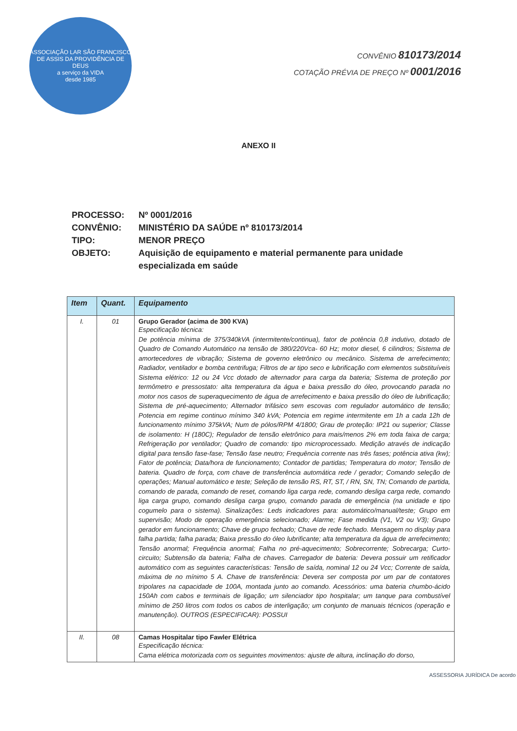ASSOCIAÇÃO LAR SÃO FRANCISCO DE ASSIS DA PROVIDÊNCIA DE DEUS
a serviço da VIDA
desde 1985
CONVÊNIO 810173/2014
COTAÇÃO PRÉVIA DE PREÇO Nº 0001/2016
ANEXO II
PROCESSO: Nº 0001/2016
CONVÊNIO: MINISTÉRIO DA SAÚDE nº 810173/2014
TIPO: MENOR PREÇO
OBJETO: Aquisição de equipamento e material permanente para unidade especializada em saúde
| Item | Quant. | Equipamento |
| --- | --- | --- |
| I. | 01 | Grupo Gerador (acima de 300 KVA) Especificação técnica: De potência mínima de 375/340kVA (intermitente/continua), fator de potência 0,8 indutivo, dotado de Quadro de Comando Automático na tensão de 380/220Vca- 60 Hz; motor diesel, 6 cilindros; Sistema de amortecedores de vibração; Sistema de governo eletrônico ou mecânico. Sistema de arrefecimento; Radiador, ventilador e bomba centrifuga; Filtros de ar tipo seco e lubrificação com elementos substituíveis Sistema elétrico: 12 ou 24 Vcc dotado de alternador para carga da bateria; Sistema de proteção por termômetro e pressostato: alta temperatura da água e baixa pressão do óleo, provocando parada no motor nos casos de superaquecimento de água de arrefecimento e baixa pressão do óleo de lubrificação; Sistema de pré-aquecimento; Alternador trifásico sem escovas com regulador automático de tensão; Potencia em regime continuo mínimo 340 kVA; Potencia em regime intermitente em 1h a cada 12h de funcionamento mínimo 375kVA; Num de pólos/RPM 4/1800; Grau de proteção: IP21 ou superior; Classe de isolamento: H (180C); Regulador de tensão eletrônico para mais/menos 2% em toda faixa de carga; Refrigeração por ventilador; Quadro de comando: tipo microprocessado. Medição através de indicação digital para tensão fase-fase; Tensão fase neutro; Frequência corrente nas três fases; potência ativa (kw); Fator de potência; Data/hora de funcionamento; Contador de partidas; Temperatura do motor; Tensão de bateria. Quadro de força, com chave de transferência automática rede / gerador; Comando seleção de operações; Manual automático e teste; Seleção de tensão RS, RT, ST, / RN, SN, TN; Comando de partida, comando de parada, comando de reset, comando liga carga rede, comando desliga carga rede, comando liga carga grupo, comando desliga carga grupo, comando parada de emergência (na unidade e tipo cogumelo para o sistema). Sinalizações: Leds indicadores para: automático/manual/teste; Grupo em supervisão; Modo de operação emergência selecionado; Alarme; Fase medida (V1, V2 ou V3); Grupo gerador em funcionamento; Chave de grupo fechado; Chave de rede fechado. Mensagem no display para falha partida; falha parada; Baixa pressão do óleo lubrificante; alta temperatura da água de arrefecimento; Tensão anormal; Frequência anormal; Falha no pré-aquecimento; Sobrecorrente; Sobrecarga; Curto-circuito; Subtensão da bateria; Falha de chaves. Carregador de bateria: Devera possuir um retificador automático com as seguintes características: Tensão de saída, nominal 12 ou 24 Vcc; Corrente de saída, máxima de no mínimo 5 A. Chave de transferência: Devera ser composta por um par de contatores tripolares na capacidade de 100A, montada junto ao comando. Acessórios: uma bateria chumbo-ácido 150Ah com cabos e terminais de ligação; um silenciador tipo hospitalar; um tanque para combustível mínimo de 250 litros com todos os cabos de interligação; um conjunto de manuais técnicos (operação e manutenção). OUTROS (ESPECIFICAR): POSSUI |
| II. | 08 | Camas Hospitalar tipo Fawler Elétrica Especificação técnica: Cama elétrica motorizada com os seguintes movimentos: ajuste de altura, inclinação do dorso, |
ASSESSORIA JURÍDICA De acordo